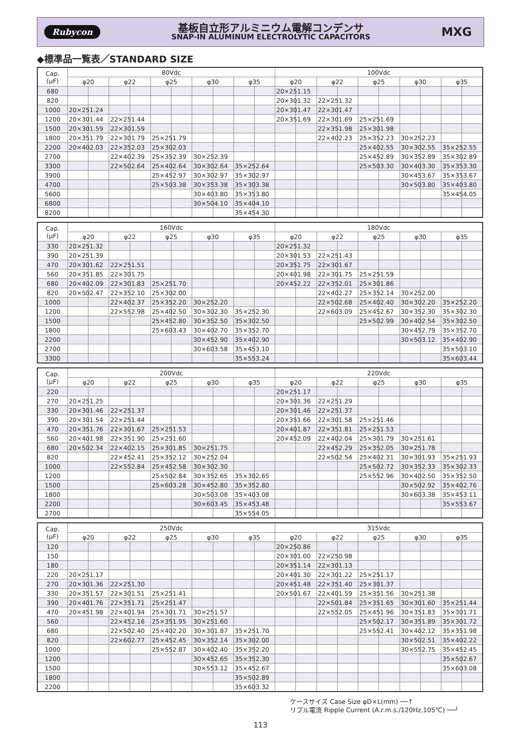Rubycon
基板自立形アルミニウム電解コンデンサ
SNAP-IN ALUMINUM ELECTROLYTIC CAPACITORS
MXG
◆標準品一覧表／STANDARD SIZE
| Cap. (μF) | 80Vdc | | | | | | | | | | 100Vdc | | | | | | | | | |
| --- | --- | --- | --- | --- | --- | --- | --- | --- | --- | --- | --- | --- | --- | --- | --- | --- | --- | --- | --- | --- |
| | φ20 | | φ22 | | φ25 | | φ30 | | φ35 | | φ20 | | φ22 | | φ25 | | φ30 | | φ35 | |
| 680 | | | | | | | | | | | 20×25 | 1.15 | | | | | | | | |
| 820 | | | | | | | | | | | 20×30 | 1.32 | 22×25 | 1.32 | | | | | | |
| 1000 | 20×25 | 1.24 | | | | | | | | | 20×30 | 1.47 | 22×30 | 1.47 | | | | | | |
| 1200 | 20×30 | 1.44 | 22×25 | 1.44 | | | | | | | 20×35 | 1.69 | 22×30 | 1.69 | 25×25 | 1.69 | | | | |
| 1500 | 20×30 | 1.59 | 22×30 | 1.59 | | | | | | | | | 22×35 | 1.98 | 25×30 | 1.98 | | | | |
| 1800 | 20×35 | 1.79 | 22×30 | 1.79 | 25×25 | 1.79 | | | | | | | 22×40 | 2.23 | 25×35 | 2.23 | 30×25 | 2.23 | | |
| 2200 | 20×40 | 2.03 | 22×35 | 2.03 | 25×30 | 2.03 | | | | | | | | | 25×40 | 2.55 | 30×30 | 2.55 | 35×25 | 2.55 |
| 2700 | | | 22×40 | 2.39 | 25×35 | 2.39 | 30×25 | 2.39 | | | | | | | 25×45 | 2.89 | 30×35 | 2.89 | 35×30 | 2.89 |
| 3300 | | | 22×50 | 2.64 | 25×40 | 2.64 | 30×30 | 2.64 | 35×25 | 2.64 | | | | | 25×50 | 3.30 | 30×40 | 3.30 | 35×35 | 3.30 |
| 3900 | | | | | 25×45 | 2.97 | 30×30 | 2.97 | 35×30 | 2.97 | | | | | | | 30×45 | 3.67 | 35×35 | 3.67 |
| 4700 | | | | | 25×50 | 3.38 | 30×35 | 3.38 | 35×30 | 3.38 | | | | | | | 30×50 | 3.80 | 35×40 | 3.80 |
| 5600 | | | | | | | 30×40 | 3.80 | 35×35 | 3.80 | | | | | | | | | 35×45 | 4.05 |
| 6800 | | | | | | | 30×50 | 4.10 | 35×40 | 4.10 | | | | | | | | | | |
| 8200 | | | | | | | | | 35×45 | 4.30 | | | | | | | | | | |
| Cap. (μF) | 160Vdc | | | | | | | | | | 180Vdc | | | | | | | | | |
| --- | --- | --- | --- | --- | --- | --- | --- | --- | --- | --- | --- | --- | --- | --- | --- | --- | --- | --- | --- | --- |
| | φ20 | | φ22 | | φ25 | | φ30 | | φ35 | | φ20 | | φ22 | | φ25 | | φ30 | | φ35 | |
| 330 | 20×25 | 1.32 | | | | | | | | | 20×25 | 1.32 | | | | | | | | |
| 390 | 20×25 | 1.39 | | | | | | | | | 20×30 | 1.53 | 22×25 | 1.43 | | | | | | |
| 470 | 20×30 | 1.62 | 22×25 | 1.51 | | | | | | | 20×35 | 1.75 | 22×30 | 1.67 | | | | | | |
| 560 | 20×35 | 1.85 | 22×30 | 1.75 | | | | | | | 20×40 | 1.98 | 22×30 | 1.75 | 25×25 | 1.59 | | | | |
| 680 | 20×40 | 2.09 | 22×30 | 1.83 | 25×25 | 1.70 | | | | | 20×45 | 2.22 | 22×35 | 2.01 | 25×30 | 1.86 | | | | |
| 820 | 20×50 | 2.47 | 22×35 | 2.10 | 25×30 | 2.00 | | | | | | | 22×40 | 2.27 | 25×35 | 2.14 | 30×25 | 2.00 | | |
| 1000 | | | 22×40 | 2.37 | 25×35 | 2.20 | 30×25 | 2.20 | | | | | 22×50 | 2.68 | 25×40 | 2.40 | 30×30 | 2.20 | 35×25 | 2.20 |
| 1200 | | | 22×55 | 2.98 | 25×40 | 2.50 | 30×30 | 2.30 | 35×25 | 2.30 | | | 22×60 | 3.09 | 25×45 | 2.67 | 30×35 | 2.30 | 35×30 | 2.30 |
| 1500 | | | | | 25×45 | 2.80 | 30×35 | 2.50 | 35×30 | 2.50 | | | | | 25×50 | 2.99 | 30×40 | 2.54 | 35×30 | 2.50 |
| 1800 | | | | | 25×60 | 3.43 | 30×40 | 2.70 | 35×35 | 2.70 | | | | | | | 30×45 | 2.79 | 35×35 | 2.70 |
| 2200 | | | | | | | 30×45 | 2.90 | 35×40 | 2.90 | | | | | | | 30×50 | 3.12 | 35×40 | 2.90 |
| 2700 | | | | | | | 30×60 | 3.58 | 35×45 | 3.10 | | | | | | | | | 35×50 | 3.10 |
| 3300 | | | | | | | | | 35×55 | 3.24 | | | | | | | | | 35×60 | 3.44 |
| Cap. (μF) | 200Vdc | | | | | | | | | | 220Vdc | | | | | | | | | |
| --- | --- | --- | --- | --- | --- | --- | --- | --- | --- | --- | --- | --- | --- | --- | --- | --- | --- | --- | --- | --- |
| | φ20 | | φ22 | | φ25 | | φ30 | | φ35 | | φ20 | | φ22 | | φ25 | | φ30 | | φ35 | |
| 220 | | | | | | | | | | | 20×25 | 1.17 | | | | | | | | |
| 270 | 20×25 | 1.25 | | | | | | | | | 20×30 | 1.36 | 22×25 | 1.29 | | | | | | |
| 330 | 20×30 | 1.46 | 22×25 | 1.37 | | | | | | | 20×30 | 1.46 | 22×25 | 1.37 | | | | | | |
| 390 | 20×30 | 1.54 | 22×25 | 1.44 | | | | | | | 20×35 | 1.66 | 22×30 | 1.58 | 25×25 | 1.46 | | | | |
| 470 | 20×35 | 1.76 | 22×30 | 1.67 | 25×25 | 1.53 | | | | | 20×40 | 1.87 | 22×35 | 1.81 | 25×25 | 1.53 | | | | |
| 560 | 20×40 | 1.98 | 22×35 | 1.90 | 25×25 | 1.60 | | | | | 20×45 | 2.09 | 22×40 | 2.04 | 25×30 | 1.79 | 30×25 | 1.61 | | |
| 680 | 20×50 | 2.34 | 22×40 | 2.15 | 25×30 | 1.85 | 30×25 | 1.75 | | | | | 22×45 | 2.29 | 25×35 | 2.05 | 30×25 | 1.78 | | |
| 820 | | | 22×45 | 2.41 | 25×35 | 2.12 | 30×25 | 2.04 | | | | | 22×50 | 2.54 | 25×40 | 2.31 | 30×30 | 1.93 | 35×25 | 1.93 |
| 1000 | | | 22×55 | 2.84 | 25×45 | 2.58 | 30×30 | 2.30 | | | | | | | 25×50 | 2.72 | 30×35 | 2.33 | 35×30 | 2.33 |
| 1200 | | | | | 25×50 | 2.84 | 30×35 | 2.65 | 35×30 | 2.65 | | | | | 25×55 | 2.96 | 30×40 | 2.50 | 35×35 | 2.50 |
| 1500 | | | | | 25×60 | 3.28 | 30×45 | 2.80 | 35×35 | 2.80 | | | | | | | 30×50 | 2.92 | 35×40 | 2.76 |
| 1800 | | | | | | | 30×50 | 3.08 | 35×40 | 3.08 | | | | | | | 30×60 | 3.38 | 35×45 | 3.11 |
| 2200 | | | | | | | 30×60 | 3.45 | 35×45 | 3.48 | | | | | | | | | 35×55 | 3.67 |
| 2700 | | | | | | | | | 35×55 | 4.05 | | | | | | | | | | |
| Cap. (μF) | 250Vdc | | | | | | | | | | 315Vdc | | | | | | | | | |
| --- | --- | --- | --- | --- | --- | --- | --- | --- | --- | --- | --- | --- | --- | --- | --- | --- | --- | --- | --- | --- |
| | φ20 | | φ22 | | φ25 | | φ30 | | φ35 | | φ20 | | φ22 | | φ25 | | φ30 | | φ35 | |
| 120 | | | | | | | | | | | 20×25 | 0.86 | | | | | | | | |
| 150 | | | | | | | | | | | 20×30 | 1.00 | 22×25 | 0.98 | | | | | | |
| 180 | | | | | | | | | | | 20×35 | 1.14 | 22×30 | 1.13 | | | | | | |
| 220 | 20×25 | 1.17 | | | | | | | | | 20×40 | 1.30 | 22×30 | 1.22 | 25×25 | 1.17 | | | | |
| 270 | 20×30 | 1.36 | 22×25 | 1.30 | | | | | | | 20×45 | 1.48 | 22×35 | 1.40 | 25×30 | 1.37 | | | | |
| 330 | 20×35 | 1.57 | 22×30 | 1.51 | 25×25 | 1.41 | | | | | 20×50 | 1.67 | 22×40 | 1.59 | 25×35 | 1.56 | 30×25 | 1.38 | | |
| 390 | 20×40 | 1.76 | 22×35 | 1.71 | 25×25 | 1.47 | | | | | | | 22×50 | 1.84 | 25×35 | 1.65 | 30×30 | 1.60 | 35×25 | 1.44 |
| 470 | 20×45 | 1.98 | 22×40 | 1.94 | 25×30 | 1.71 | 30×25 | 1.57 | | | | | 22×55 | 2.05 | 25×45 | 1.96 | 30×35 | 1.83 | 35×30 | 1.71 |
| 560 | | | 22×45 | 2.16 | 25×35 | 1.95 | 30×25 | 1.60 | | | | | | | 25×50 | 2.17 | 30×35 | 1.89 | 35×30 | 1.72 |
| 680 | | | 22×50 | 2.40 | 25×40 | 2.20 | 30×30 | 1.87 | 35×25 | 1.70 | | | | | 25×55 | 2.41 | 30×40 | 2.12 | 35×35 | 1.98 |
| 820 | | | 22×60 | 2.77 | 25×45 | 2.45 | 30×35 | 2.14 | 35×30 | 2.00 | | | | | | | 30×50 | 2.51 | 35×40 | 2.22 |
| 1000 | | | | | 25×55 | 2.87 | 30×40 | 2.40 | 35×35 | 2.20 | | | | | | | 30×55 | 2.75 | 35×45 | 2.45 |
| 1200 | | | | | | | 30×45 | 2.65 | 35×35 | 2.30 | | | | | | | | | 35×50 | 2.67 |
| 1500 | | | | | | | 30×55 | 3.12 | 35×45 | 2.67 | | | | | | | | | 35×60 | 3.08 |
| 1800 | | | | | | | | | 35×50 | 2.89 | | | | | | | | | | |
| 2200 | | | | | | | | | 35×60 | 3.32 | | | | | | | | | | |
ケースサイズ Case Size φD×L(mm) ──↑
リプル電流 Ripple Current (A.r.m.s./120Hz,105℃) ──┘
113